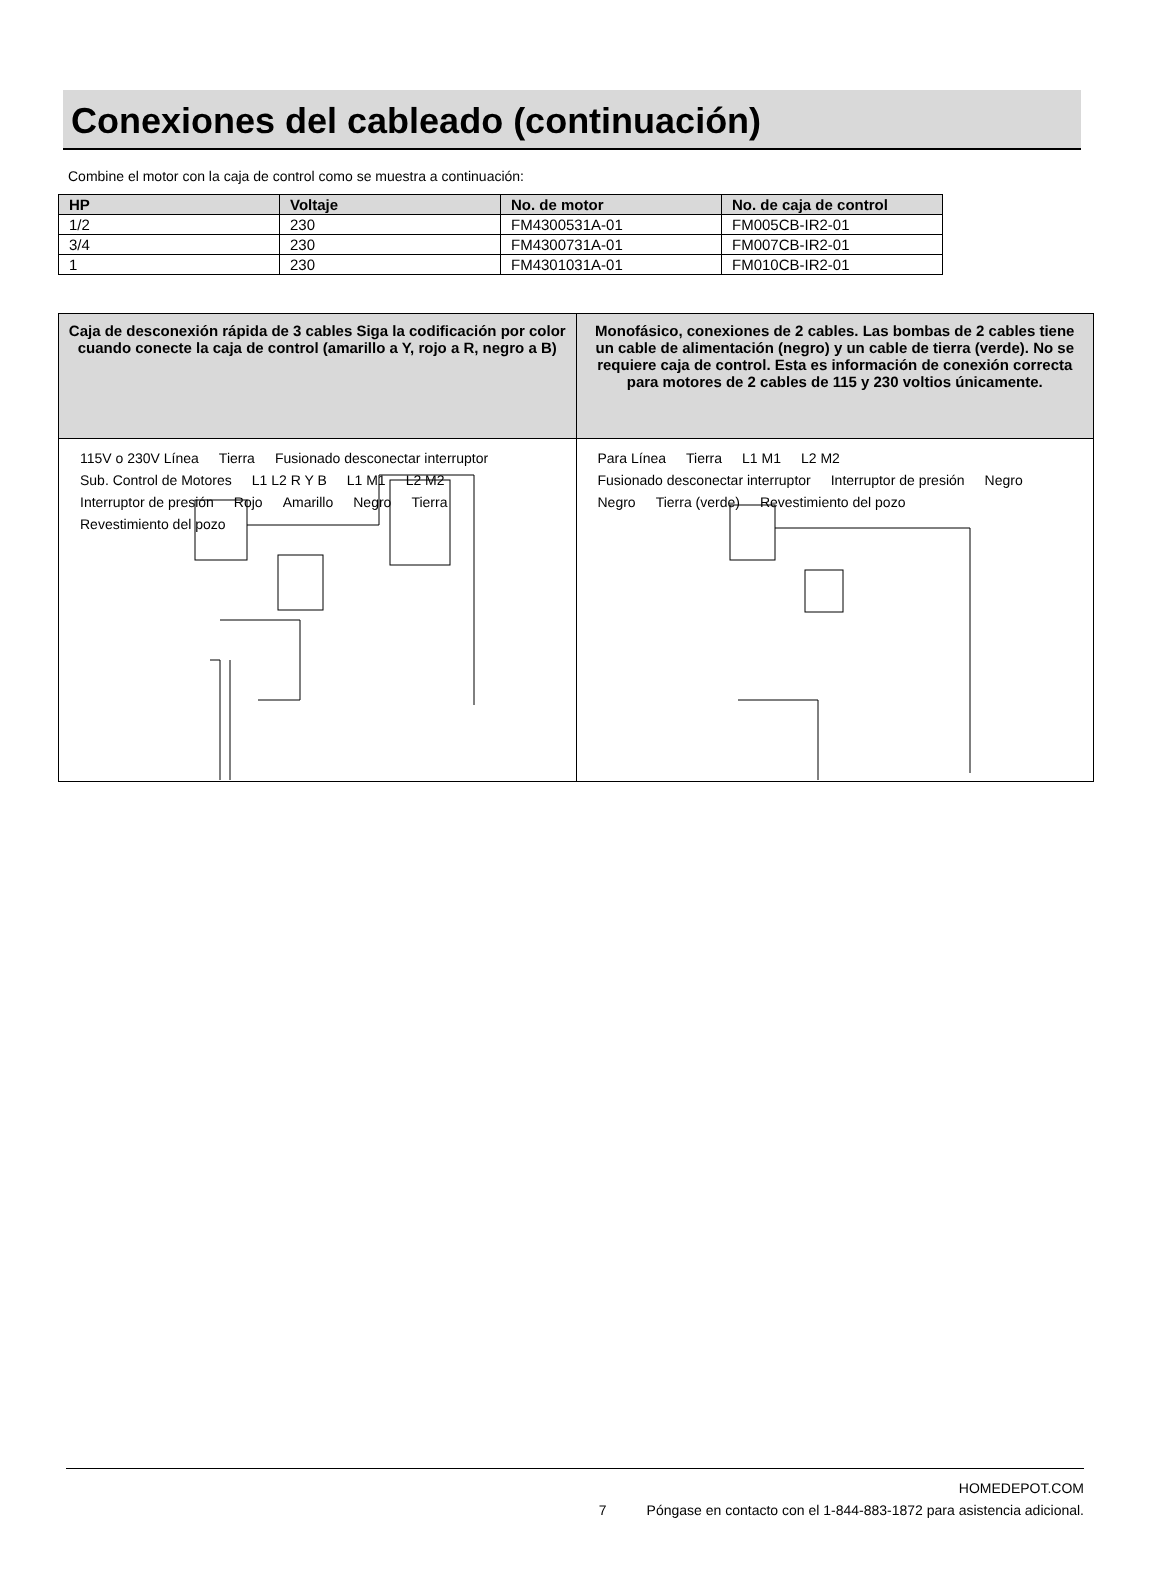Conexiones del cableado (continuación)
Combine el motor con la caja de control como se muestra a continuación:
| HP | Voltaje | No. de motor | No. de caja de control |
| --- | --- | --- | --- |
| 1/2 | 230 | FM4300531A-01 | FM005CB-IR2-01 |
| 3/4 | 230 | FM4300731A-01 | FM007CB-IR2-01 |
| 1 | 230 | FM4301031A-01 | FM010CB-IR2-01 |
| Caja de desconexión rápida de 3 cables Siga la codificación por color cuando conecte la caja de control (amarillo a Y, rojo a R, negro a B) | Monofásico, conexiones de 2 cables. Las bombas de 2 cables tiene un cable de alimentación (negro) y un cable de tierra (verde). No se requiere caja de control. Esta es información de conexión correcta para motores de 2 cables de 115 y 230 voltios únicamente. |
| --- | --- |
| 115V o 230V Línea Tierra Fusionado desconectar interruptor Sub. Control de Motores L1 L2 R Y B L1 M1 L2 M2 Interruptor de presión Rojo Amarillo Negro Tierra Revestimiento del pozo | Para Línea Tierra L1 M1 L2 M2 Fusionado desconectar interruptor Interruptor de presión Negro Negro Tierra (verde) Revestimiento del pozo |
HOMEDEPOT.COM
7 Póngase en contacto con el 1-844-883-1872 para asistencia adicional.